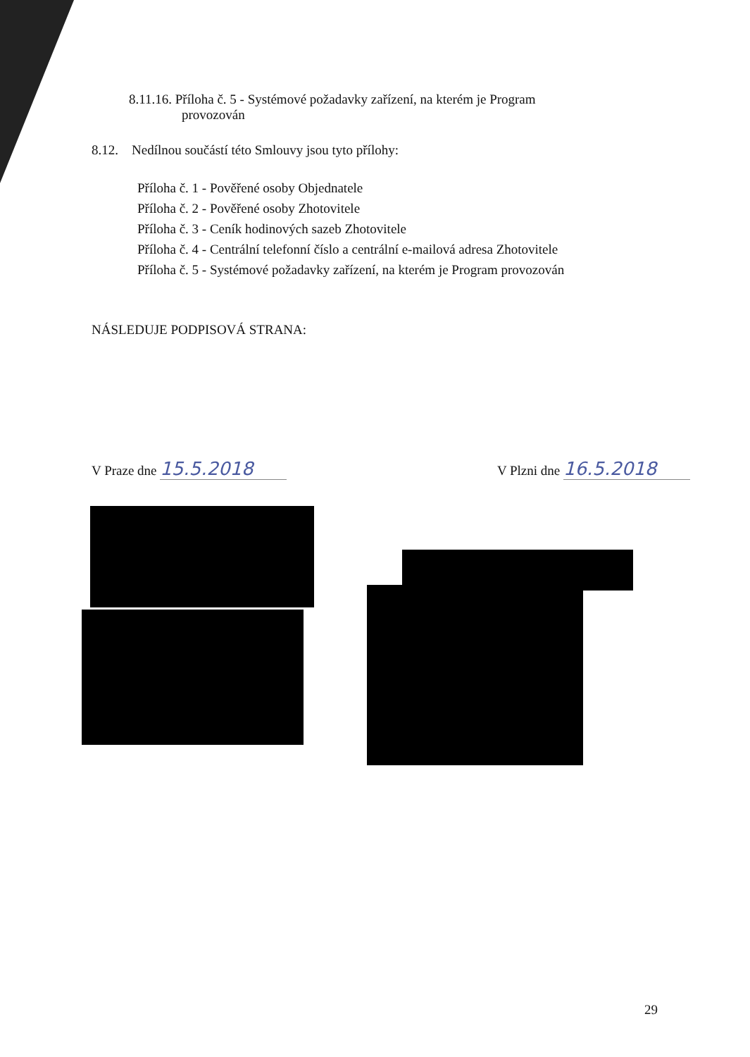8.11.16. Příloha č. 5 - Systémové požadavky zařízení, na kterém je Program
provozován
8.12. Nedílnou součástí této Smlouvy jsou tyto přílohy:
Příloha č. 1 - Pověřené osoby Objednatele
Příloha č. 2 - Pověřené osoby Zhotovitele
Příloha č. 3 - Ceník hodinových sazeb Zhotovitele
Příloha č. 4 - Centrální telefonní číslo a centrální e-mailová adresa Zhotovitele
Příloha č. 5 - Systémové požadavky zařízení, na kterém je Program provozován
NÁSLEDUJE PODPISOVÁ STRANA:
V Praze dne 15.5.2018
V Plzni dne 16.5.2018
29